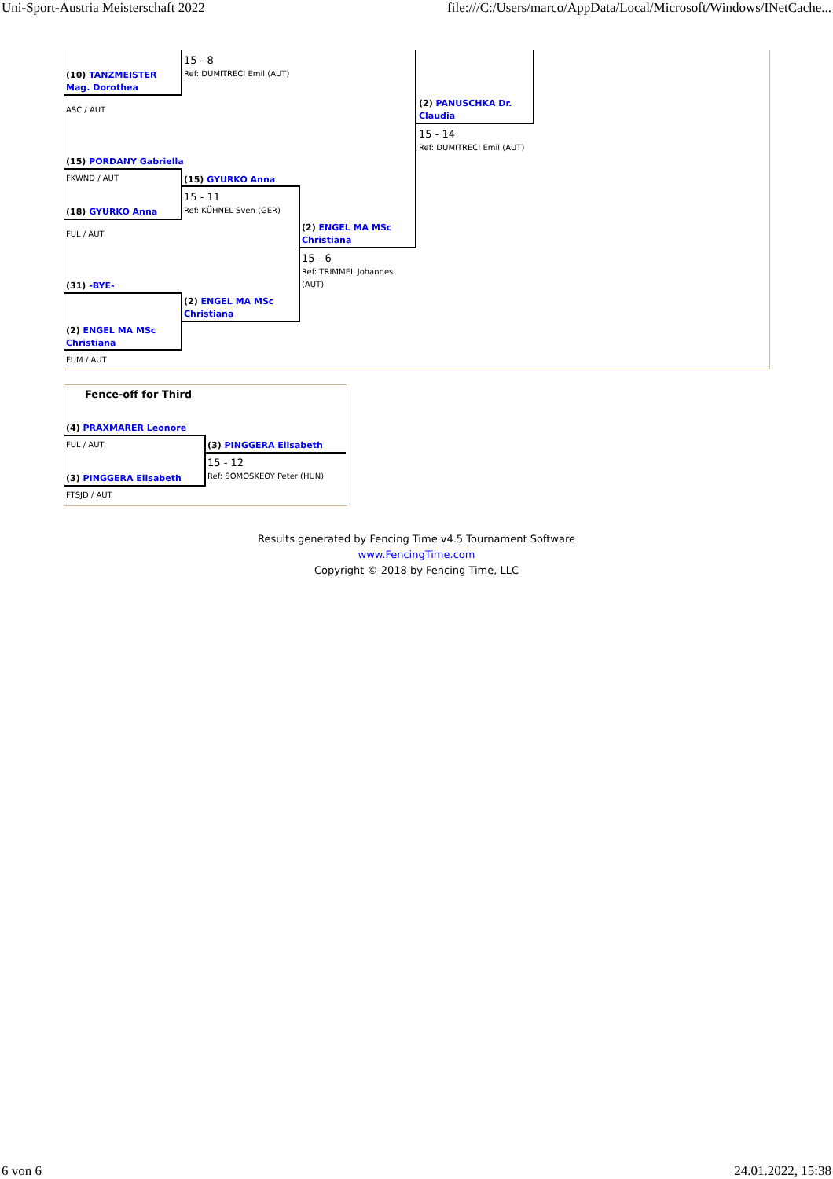Uni-Sport-Austria Meisterschaft 2022 file:///C:/Users/marco/AppData/Local/Microsoft/Windows/INetCache...
15 - 8
Ref: DUMITRECI Emil (AUT)
(10) TANZMEISTER Mag. Dorothea
ASC / AUT
(2) PANUSCHKA Dr. Claudia
15 - 14
Ref: DUMITRECI Emil (AUT)
(15) PORDANY Gabriella
FKWND / AUT (15) GYURKO Anna
15 - 11
Ref: KÜHNEL Sven (GER)
(18) GYURKO Anna
FUL / AUT
(2) ENGEL MA MSc Christiana
15 - 6
Ref: TRIMMEL Johannes (AUT)
(31) -BYE-
(2) ENGEL MA MSc Christiana
(2) ENGEL MA MSc Christiana
FUM / AUT
Fence-off for Third
(4) PRAXMARER Leonore
FUL / AUT (3) PINGGERA Elisabeth
15 - 12
Ref: SOMOSKEOY Peter (HUN)
(3) PINGGERA Elisabeth
FTSJD / AUT
Results generated by Fencing Time v4.5 Tournament Software
www.FencingTime.com
Copyright © 2018 by Fencing Time, LLC
6 von 6 24.01.2022, 15:38